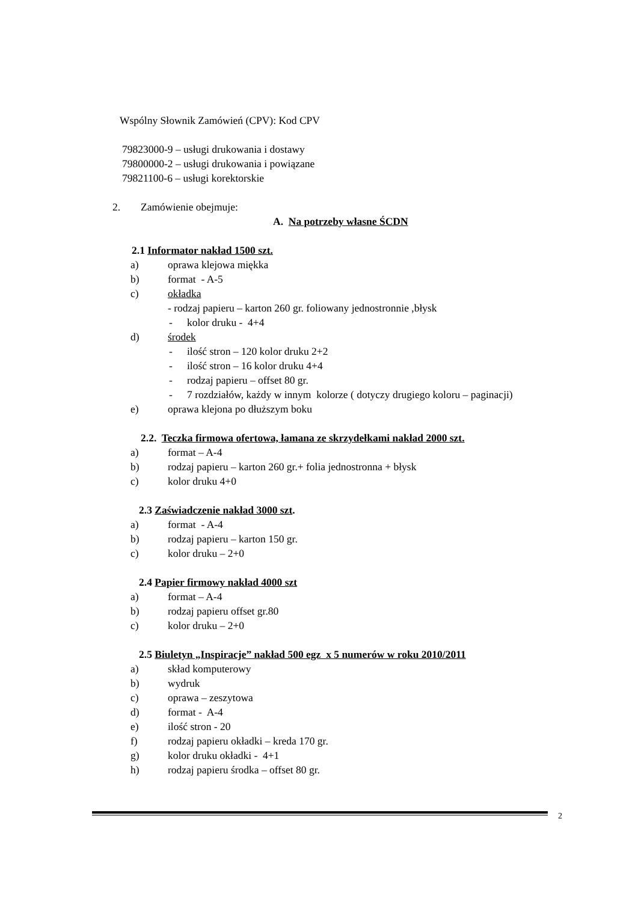Wspólny Słownik Zamówień (CPV): Kod CPV
79823000-9 – usługi drukowania i dostawy
79800000-2 – usługi drukowania i powiązane
79821100-6 – usługi korektorskie
2. Zamówienie obejmuje:
A. Na potrzeby własne ŚCDN
2.1 Informator nakład 1500 szt.
a) oprawa klejowa miękka
b) format - A-5
c) okładka
- rodzaj papieru – karton 260 gr. foliowany jednostronnie ,błysk
- kolor druku - 4+4
d) środek
- ilość stron – 120 kolor druku 2+2
- ilość stron – 16 kolor druku 4+4
- rodzaj papieru – offset 80 gr.
- 7 rozdziałów, każdy w innym kolorze ( dotyczy drugiego koloru – paginacji)
e) oprawa klejona po dłuższym boku
2.2. Teczka firmowa ofertowa, łamana ze skrzydełkami nakład 2000 szt.
a) format – A-4
b) rodzaj papieru – karton 260 gr.+ folia jednostronna + błysk
c) kolor druku 4+0
2.3 Zaświadczenie nakład 3000 szt.
a) format - A-4
b) rodzaj papieru – karton 150 gr.
c) kolor druku – 2+0
2.4 Papier firmowy nakład 4000 szt
a) format – A-4
b) rodzaj papieru offset gr.80
c) kolor druku – 2+0
2.5 Biuletyn „Inspiracje” nakład 500 egz x 5 numerów w roku 2010/2011
a) skład komputerowy
b) wydruk
c) oprawa – zeszytowa
d) format - A-4
e) ilość stron - 20
f) rodzaj papieru okładki – kreda 170 gr.
g) kolor druku okładki - 4+1
h) rodzaj papieru środka – offset 80 gr.
2